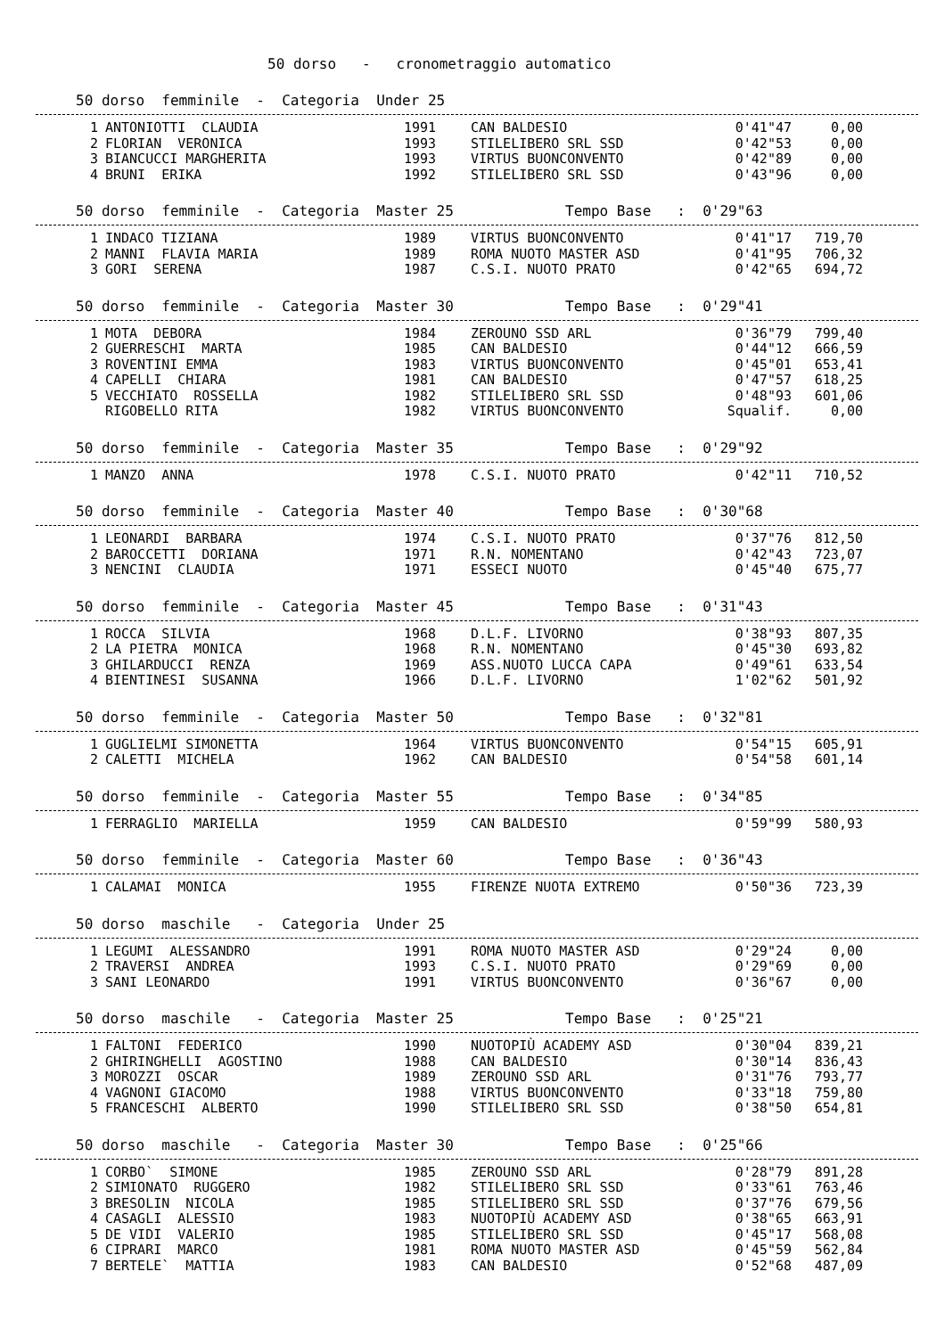50 dorso - cronometraggio automatico
50 dorso femminile - Categoria Under 25
| 1 | ANTONIOTTI CLAUDIA | 1991 | CAN BALDESIO | 0'41"47 | 0,00 |
| 2 | FLORIAN VERONICA | 1993 | STILELIBERO SRL SSD | 0'42"53 | 0,00 |
| 3 | BIANCUCCI MARGHERITA | 1993 | VIRTUS BUONCONVENTO | 0'42"89 | 0,00 |
| 4 | BRUNI ERIKA | 1992 | STILELIBERO SRL SSD | 0'43"96 | 0,00 |
50 dorso femminile - Categoria Master 25 Tempo Base : 0'29"63
| 1 | INDACO TIZIANA | 1989 | VIRTUS BUONCONVENTO | 0'41"17 | 719,70 |
| 2 | MANNI FLAVIA MARIA | 1989 | ROMA NUOTO MASTER ASD | 0'41"95 | 706,32 |
| 3 | GORI SERENA | 1987 | C.S.I. NUOTO PRATO | 0'42"65 | 694,72 |
50 dorso femminile - Categoria Master 30 Tempo Base : 0'29"41
| 1 | MOTA DEBORA | 1984 | ZEROUNO SSD ARL | 0'36"79 | 799,40 |
| 2 | GUERRESCHI MARTA | 1985 | CAN BALDESIO | 0'44"12 | 666,59 |
| 3 | ROVENTINI EMMA | 1983 | VIRTUS BUONCONVENTO | 0'45"01 | 653,41 |
| 4 | CAPELLI CHIARA | 1981 | CAN BALDESIO | 0'47"57 | 618,25 |
| 5 | VECCHIATO ROSSELLA | 1982 | STILELIBERO SRL SSD | 0'48"93 | 601,06 |
| | RIGOBELLO RITA | 1982 | VIRTUS BUONCONVENTO | Squalif. | 0,00 |
50 dorso femminile - Categoria Master 35 Tempo Base : 0'29"92
| 1 | MANZO ANNA | 1978 | C.S.I. NUOTO PRATO | 0'42"11 | 710,52 |
50 dorso femminile - Categoria Master 40 Tempo Base : 0'30"68
| 1 | LEONARDI BARBARA | 1974 | C.S.I. NUOTO PRATO | 0'37"76 | 812,50 |
| 2 | BAROCCETTI DORIANA | 1971 | R.N. NOMENTANO | 0'42"43 | 723,07 |
| 3 | NENCINI CLAUDIA | 1971 | ESSECI NUOTO | 0'45"40 | 675,77 |
50 dorso femminile - Categoria Master 45 Tempo Base : 0'31"43
| 1 | ROCCA SILVIA | 1968 | D.L.F. LIVORNO | 0'38"93 | 807,35 |
| 2 | LA PIETRA MONICA | 1968 | R.N. NOMENTANO | 0'45"30 | 693,82 |
| 3 | GHILARDUCCI RENZA | 1969 | ASS.NUOTO LUCCA CAPA | 0'49"61 | 633,54 |
| 4 | BIENTINESI SUSANNA | 1966 | D.L.F. LIVORNO | 1'02"62 | 501,92 |
50 dorso femminile - Categoria Master 50 Tempo Base : 0'32"81
| 1 | GUGLIELMI SIMONETTA | 1964 | VIRTUS BUONCONVENTO | 0'54"15 | 605,91 |
| 2 | CALETTI MICHELA | 1962 | CAN BALDESIO | 0'54"58 | 601,14 |
50 dorso femminile - Categoria Master 55 Tempo Base : 0'34"85
| 1 | FERRAGLIO MARIELLA | 1959 | CAN BALDESIO | 0'59"99 | 580,93 |
50 dorso femminile - Categoria Master 60 Tempo Base : 0'36"43
| 1 | CALAMAI MONICA | 1955 | FIRENZE NUOTA EXTREMO | 0'50"36 | 723,39 |
50 dorso maschile - Categoria Under 25
| 1 | LEGUMI ALESSANDRO | 1991 | ROMA NUOTO MASTER ASD | 0'29"24 | 0,00 |
| 2 | TRAVERSI ANDREA | 1993 | C.S.I. NUOTO PRATO | 0'29"69 | 0,00 |
| 3 | SANI LEONARDO | 1991 | VIRTUS BUONCONVENTO | 0'36"67 | 0,00 |
50 dorso maschile - Categoria Master 25 Tempo Base : 0'25"21
| 1 | FALTONI FEDERICO | 1990 | NUOTOPIÙ ACADEMY ASD | 0'30"04 | 839,21 |
| 2 | GHIRINGHELLI AGOSTINO | 1988 | CAN BALDESIO | 0'30"14 | 836,43 |
| 3 | MOROZZI OSCAR | 1989 | ZEROUNO SSD ARL | 0'31"76 | 793,77 |
| 4 | VAGNONI GIACOMO | 1988 | VIRTUS BUONCONVENTO | 0'33"18 | 759,80 |
| 5 | FRANCESCHI ALBERTO | 1990 | STILELIBERO SRL SSD | 0'38"50 | 654,81 |
50 dorso maschile - Categoria Master 30 Tempo Base : 0'25"66
| 1 | CORBO` SIMONE | 1985 | ZEROUNO SSD ARL | 0'28"79 | 891,28 |
| 2 | SIMIONATO RUGGERO | 1982 | STILELIBERO SRL SSD | 0'33"61 | 763,46 |
| 3 | BRESOLIN NICOLA | 1985 | STILELIBERO SRL SSD | 0'37"76 | 679,56 |
| 4 | CASAGLI ALESSIO | 1983 | NUOTOPIÙ ACADEMY ASD | 0'38"65 | 663,91 |
| 5 | DE VIDI VALERIO | 1985 | STILELIBERO SRL SSD | 0'45"17 | 568,08 |
| 6 | CIPRARI MARCO | 1981 | ROMA NUOTO MASTER ASD | 0'45"59 | 562,84 |
| 7 | BERTELE` MATTIA | 1983 | CAN BALDESIO | 0'52"68 | 487,09 |